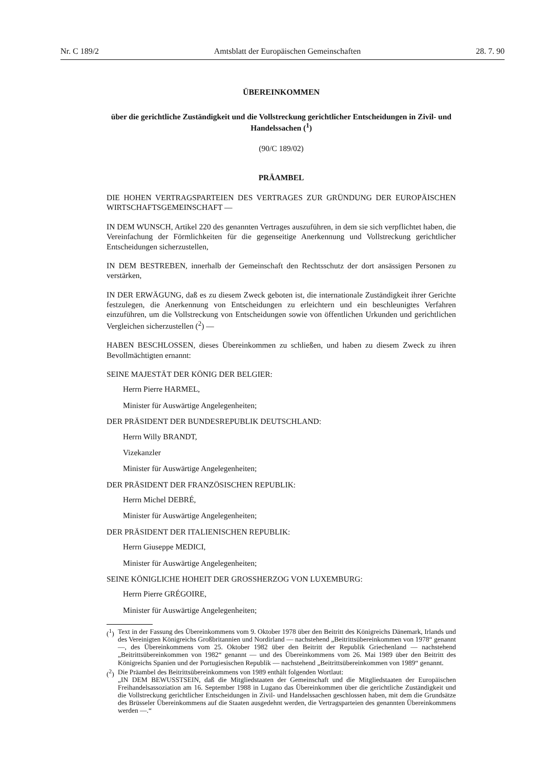Nr. C 189/2 Amtsblatt der Europäischen Gemeinschaften 28. 7. 90
ÜBEREINKOMMEN
über die gerichtliche Zuständigkeit und die Vollstreckung gerichtlicher Entscheidungen in Zivil- und Handelssachen (<sup>1</sup>)
(90/C 189/02)
PRÄAMBEL
DIE HOHEN VERTRAGSPARTEIEN DES VERTRAGES ZUR GRÜNDUNG DER EUROPÄISCHEN WIRTSCHAFTSGEMEINSCHAFT —
IN DEM WUNSCH, Artikel 220 des genannten Vertrages auszuführen, in dem sie sich verpflichtet haben, die Vereinfachung der Förmlichkeiten für die gegenseitige Anerkennung und Vollstreckung gerichtlicher Entscheidungen sicherzustellen,
IN DEM BESTREBEN, innerhalb der Gemeinschaft den Rechtsschutz der dort ansässigen Personen zu verstärken,
IN DER ERWÄGUNG, daß es zu diesem Zweck geboten ist, die internationale Zuständigkeit ihrer Gerichte festzulegen, die Anerkennung von Entscheidungen zu erleichtern und ein beschleunigtes Verfahren einzuführen, um die Vollstreckung von Entscheidungen sowie von öffentlichen Urkunden und gerichtlichen Vergleichen sicherzustellen (<sup>2</sup>) —
HABEN BESCHLOSSEN, dieses Übereinkommen zu schließen, und haben zu diesem Zweck zu ihren Bevollmächtigten ernannt:
SEINE MAJESTÄT DER KÖNIG DER BELGIER:
Herrn Pierre HARMEL,
Minister für Auswärtige Angelegenheiten;
DER PRÄSIDENT DER BUNDESREPUBLIK DEUTSCHLAND:
Herrn Willy BRANDT,
Vizekanzler
Minister für Auswärtige Angelegenheiten;
DER PRÄSIDENT DER FRANZÖSISCHEN REPUBLIK:
Herrn Michel DEBRÉ,
Minister für Auswärtige Angelegenheiten;
DER PRÄSIDENT DER ITALIENISCHEN REPUBLIK:
Herrn Giuseppe MEDICI,
Minister für Auswärtige Angelegenheiten;
SEINE KÖNIGLICHE HOHEIT DER GROSSHERZOG VON LUXEMBURG:
Herrn Pierre GRÉGOIRE,
Minister für Auswärtige Angelegenheiten;
(<sup>1</sup>) Text in der Fassung des Übereinkommens vom 9. Oktober 1978 über den Beitritt des Königreichs Dänemark, Irlands und des Vereinigten Königreichs Großbritannien und Nordirland — nachstehend „Beitrittsübereinkommen von 1978“ genannt —, des Übereinkommens vom 25. Oktober 1982 über den Beitritt der Republik Griechenland — nachstehend „Beitrittsübereinkommen von 1982“ genannt — und des Übereinkommens vom 26. Mai 1989 über den Beitritt des Königreichs Spanien und der Portugiesischen Republik — nachstehend „Beitrittsübereinkommen von 1989“ genannt.
(<sup>2</sup>) Die Präambel des Beitrittsübereinkommens von 1989 enthält folgenden Wortlaut:
„IN DEM BEWUSSTSEIN, daß die Mitgliedstaaten der Gemeinschaft und die Mitgliedstaaten der Europäischen Freihandelsassoziation am 16. September 1988 in Lugano das Übereinkommen über die gerichtliche Zuständigkeit und die Vollstreckung gerichtlicher Entscheidungen in Zivil- und Handelssachen geschlossen haben, mit dem die Grundsätze des Brüsseler Übereinkommens auf die Staaten ausgedehnt werden, die Vertragsparteien des genannten Übereinkommens werden —.“